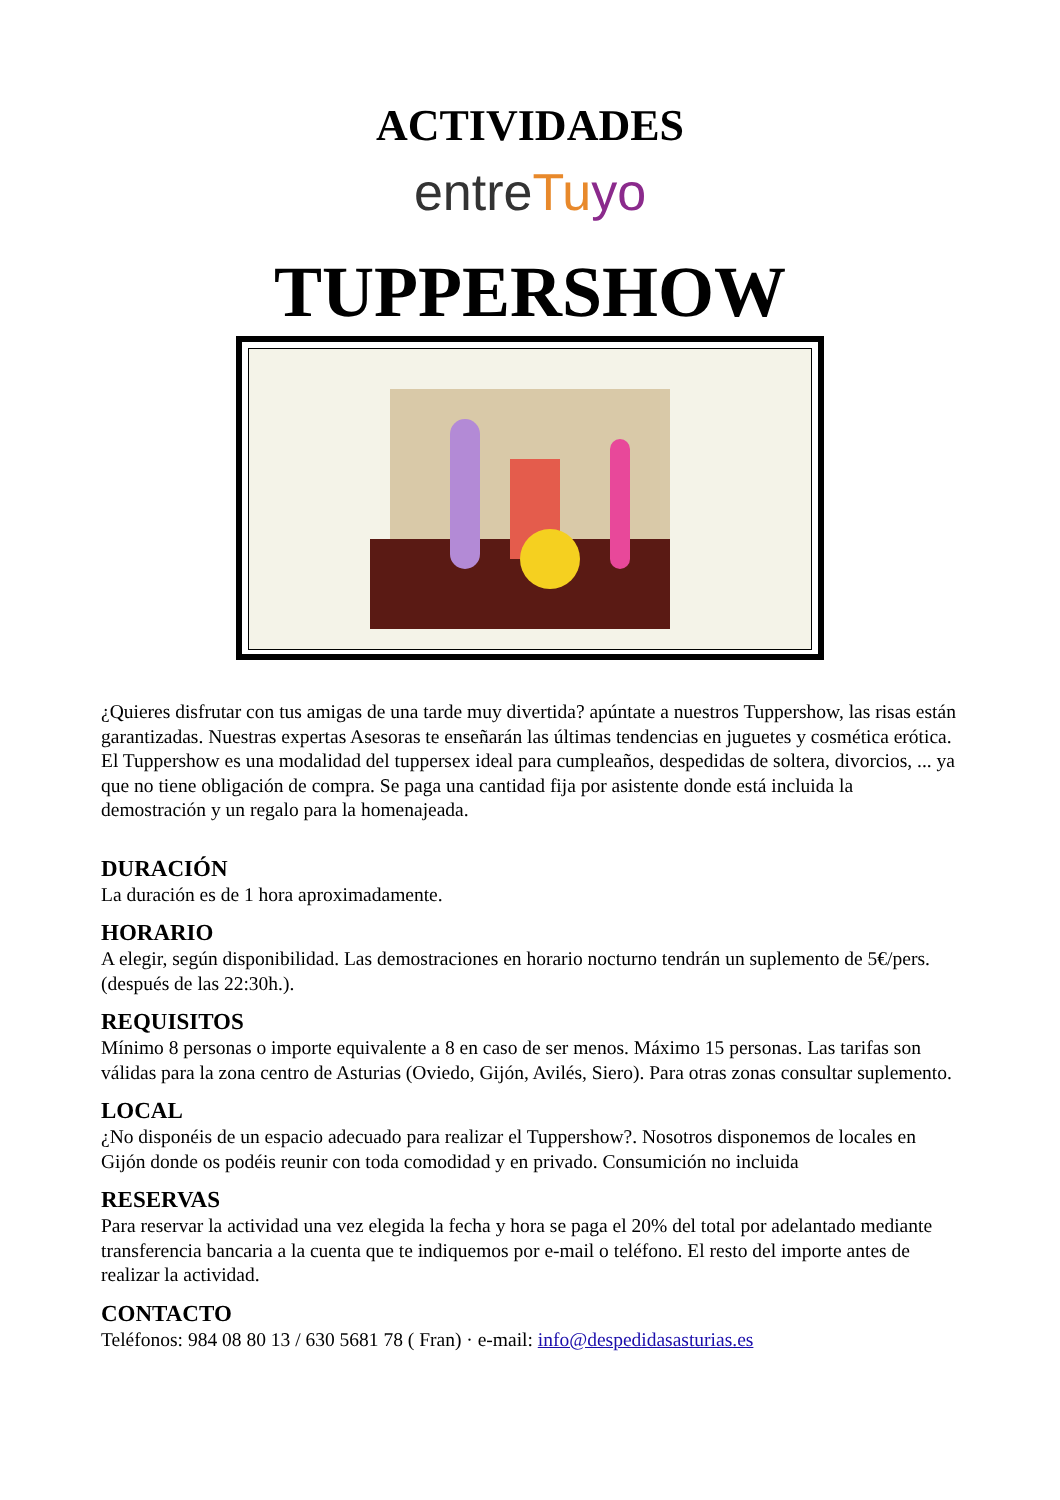ACTIVIDADES
entreTuyo
TUPPERSHOW
¿Quieres disfrutar con tus amigas de una tarde muy divertida? apúntate a nuestros Tuppershow, las risas están garantizadas. Nuestras expertas Asesoras te enseñarán las últimas tendencias en juguetes y cosmética erótica.
El Tuppershow es una modalidad del tuppersex ideal para cumpleaños, despedidas de soltera, divorcios, ... ya que no tiene obligación de compra. Se paga una cantidad fija por asistente donde está incluida la demostración y un regalo para la homenajeada.
DURACIÓN
La duración es de 1 hora aproximadamente.
HORARIO
A elegir, según disponibilidad. Las demostraciones en horario nocturno tendrán un suplemento de 5€/pers. (después de las 22:30h.).
REQUISITOS
Mínimo 8 personas o importe equivalente a 8 en caso de ser menos. Máximo 15 personas. Las tarifas son válidas para la zona centro de Asturias (Oviedo, Gijón, Avilés, Siero). Para otras zonas consultar suplemento.
LOCAL
¿No disponéis de un espacio adecuado para realizar el Tuppershow?. Nosotros disponemos de locales en Gijón donde os podéis reunir con toda comodidad y en privado. Consumición no incluida
RESERVAS
Para reservar la actividad una vez elegida la fecha y hora se paga el 20% del total por adelantado mediante transferencia bancaria a la cuenta que te indiquemos por e-mail o teléfono. El resto del importe antes de realizar la actividad.
CONTACTO
Teléfonos: 984 08 80 13 / 630 5681 78 ( Fran) · e-mail: info@despedidasasturias.es